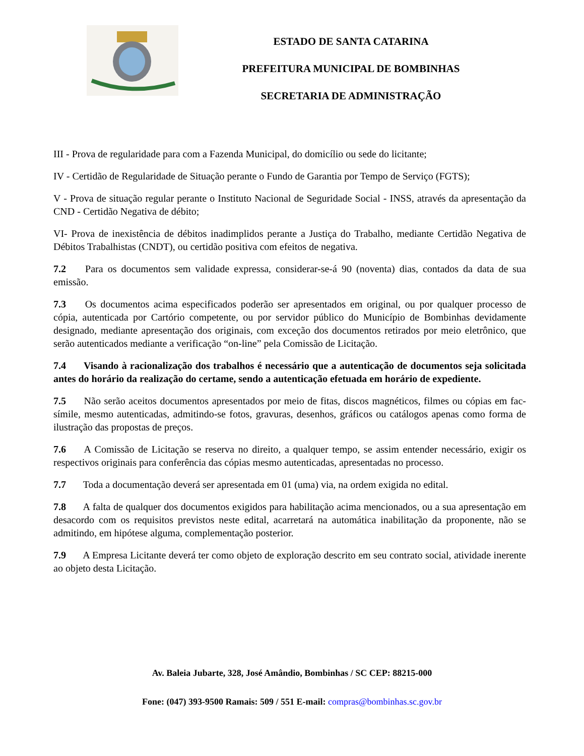ESTADO DE SANTA CATARINA
PREFEITURA MUNICIPAL DE BOMBINHAS
SECRETARIA DE ADMINISTRAÇÃO
III - Prova de regularidade para com a Fazenda Municipal, do domicílio ou sede do licitante;
IV - Certidão de Regularidade de Situação perante o Fundo de Garantia por Tempo de Serviço (FGTS);
V - Prova de situação regular perante o Instituto Nacional de Seguridade Social - INSS, através da apresentação da CND - Certidão Negativa de débito;
VI- Prova de inexistência de débitos inadimplidos perante a Justiça do Trabalho, mediante Certidão Negativa de Débitos Trabalhistas (CNDT), ou certidão positiva com efeitos de negativa.
7.2 Para os documentos sem validade expressa, considerar-se-á 90 (noventa) dias, contados da data de sua emissão.
7.3 Os documentos acima especificados poderão ser apresentados em original, ou por qualquer processo de cópia, autenticada por Cartório competente, ou por servidor público do Município de Bombinhas devidamente designado, mediante apresentação dos originais, com exceção dos documentos retirados por meio eletrônico, que serão autenticados mediante a verificação “on-line” pela Comissão de Licitação.
7.4 Visando à racionalização dos trabalhos é necessário que a autenticação de documentos seja solicitada antes do horário da realização do certame, sendo a autenticação efetuada em horário de expediente.
7.5 Não serão aceitos documentos apresentados por meio de fitas, discos magnéticos, filmes ou cópias em fac-símile, mesmo autenticadas, admitindo-se fotos, gravuras, desenhos, gráficos ou catálogos apenas como forma de ilustração das propostas de preços.
7.6 A Comissão de Licitação se reserva no direito, a qualquer tempo, se assim entender necessário, exigir os respectivos originais para conferência das cópias mesmo autenticadas, apresentadas no processo.
7.7 Toda a documentação deverá ser apresentada em 01 (uma) via, na ordem exigida no edital.
7.8 A falta de qualquer dos documentos exigidos para habilitação acima mencionados, ou a sua apresentação em desacordo com os requisitos previstos neste edital, acarretará na automática inabilitação da proponente, não se admitindo, em hipótese alguma, complementação posterior.
7.9 A Empresa Licitante deverá ter como objeto de exploração descrito em seu contrato social, atividade inerente ao objeto desta Licitação.
Av. Baleia Jubarte, 328, José Amândio, Bombinhas / SC CEP: 88215-000
Fone: (047) 393-9500 Ramais: 509 / 551 E-mail: compras@bombinhas.sc.gov.br